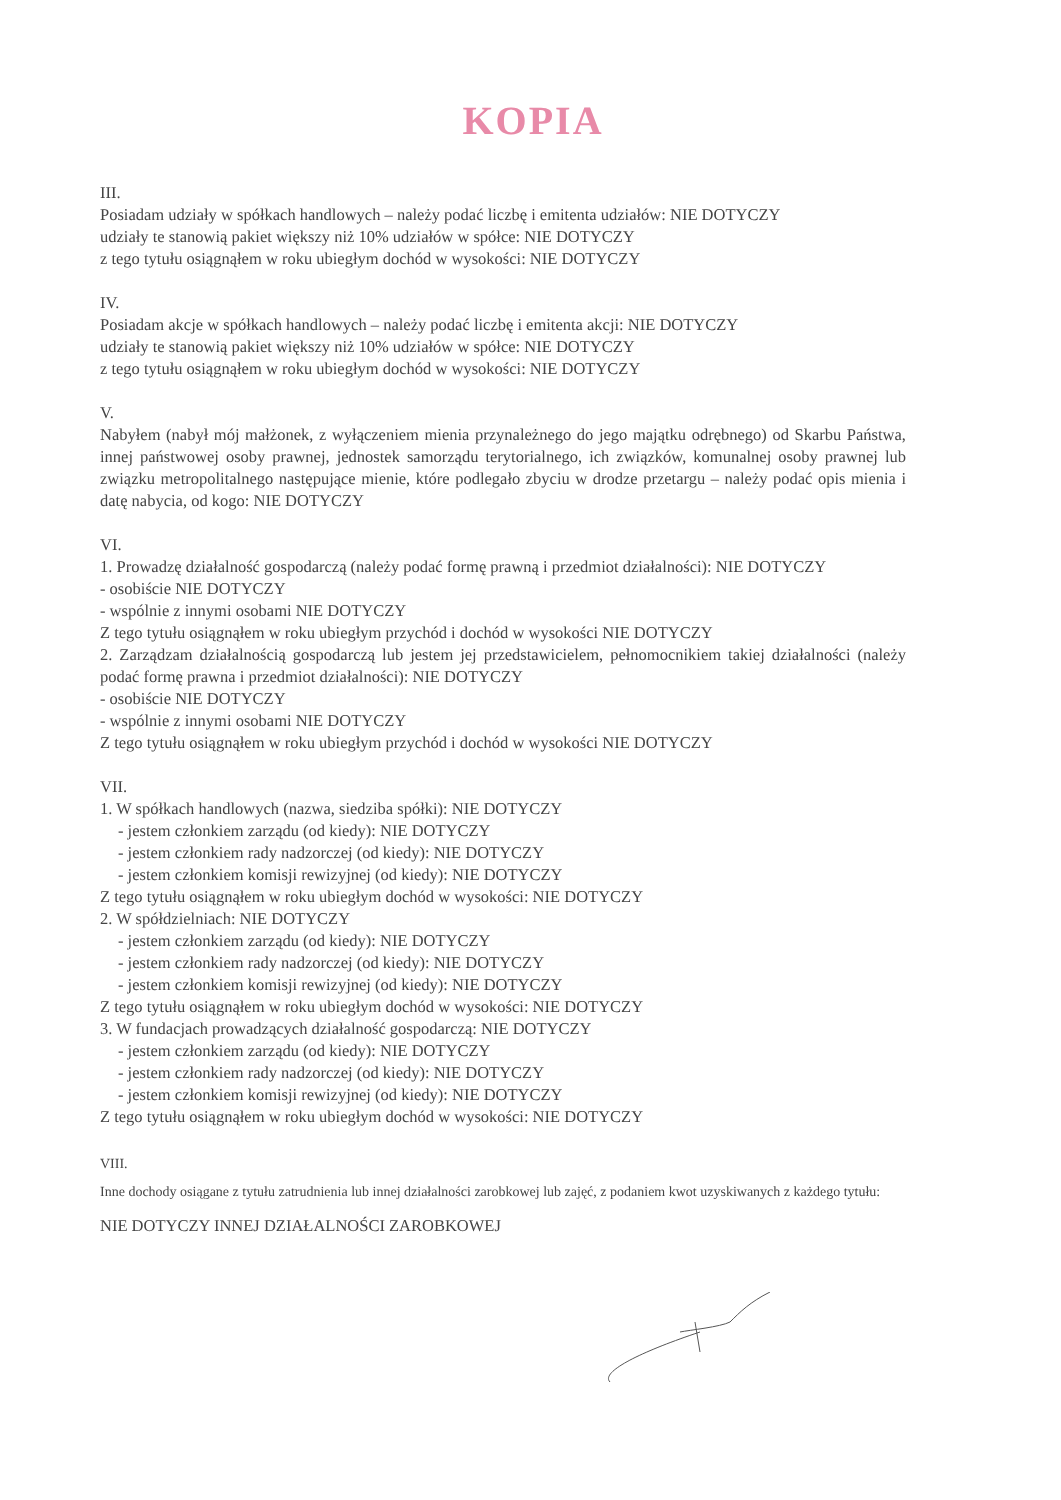KOPIA
III.
Posiadam udziały w spółkach handlowych – należy podać liczbę i emitenta udziałów: NIE DOTYCZY
udziały te stanowią pakiet większy niż 10% udziałów w spółce: NIE DOTYCZY
z tego tytułu osiągnąłem w roku ubiegłym dochód w wysokości: NIE DOTYCZY
IV.
Posiadam akcje w spółkach handlowych – należy podać liczbę i emitenta akcji: NIE DOTYCZY
udziały te stanowią pakiet większy niż 10% udziałów w spółce: NIE DOTYCZY
z tego tytułu osiągnąłem w roku ubiegłym dochód w wysokości: NIE DOTYCZY
V.
Nabyłem (nabył mój małżonek, z wyłączeniem mienia przynależnego do jego majątku odrębnego) od Skarbu Państwa, innej państwowej osoby prawnej, jednostek samorządu terytorialnego, ich związków, komunalnej osoby prawnej lub związku metropolitalnego następujące mienie, które podlegało zbyciu w drodze przetargu – należy podać opis mienia i datę nabycia, od kogo: NIE DOTYCZY
VI.
1. Prowadzę działalność gospodarczą (należy podać formę prawną i przedmiot działalności): NIE DOTYCZY
- osobiście NIE DOTYCZY
- wspólnie z innymi osobami NIE DOTYCZY
Z tego tytułu osiągnąłem w roku ubiegłym przychód i dochód w wysokości NIE DOTYCZY
2. Zarządzam działalnością gospodarczą lub jestem jej przedstawicielem, pełnomocnikiem takiej działalności (należy podać formę prawna i przedmiot działalności): NIE DOTYCZY
- osobiście NIE DOTYCZY
- wspólnie z innymi osobami NIE DOTYCZY
Z tego tytułu osiągnąłem w roku ubiegłym przychód i dochód w wysokości NIE DOTYCZY
VII.
1. W spółkach handlowych (nazwa, siedziba spółki): NIE DOTYCZY
- jestem członkiem zarządu (od kiedy): NIE DOTYCZY
- jestem członkiem rady nadzorczej (od kiedy): NIE DOTYCZY
- jestem członkiem komisji rewizyjnej (od kiedy): NIE DOTYCZY
Z tego tytułu osiągnąłem w roku ubiegłym dochód w wysokości: NIE DOTYCZY
2. W spółdzielniach: NIE DOTYCZY
- jestem członkiem zarządu (od kiedy): NIE DOTYCZY
- jestem członkiem rady nadzorczej (od kiedy): NIE DOTYCZY
- jestem członkiem komisji rewizyjnej (od kiedy): NIE DOTYCZY
Z tego tytułu osiągnąłem w roku ubiegłym dochód w wysokości: NIE DOTYCZY
3. W fundacjach prowadzących działalność gospodarczą: NIE DOTYCZY
- jestem członkiem zarządu (od kiedy): NIE DOTYCZY
- jestem członkiem rady nadzorczej (od kiedy): NIE DOTYCZY
- jestem członkiem komisji rewizyjnej (od kiedy): NIE DOTYCZY
Z tego tytułu osiągnąłem w roku ubiegłym dochód w wysokości: NIE DOTYCZY
VIII.
Inne dochody osiągane z tytułu zatrudnienia lub innej działalności zarobkowej lub zajęć, z podaniem kwot uzyskiwanych z każdego tytułu:
NIE DOTYCZY INNEJ DZIAŁALNOŚCI ZAROBKOWEJ